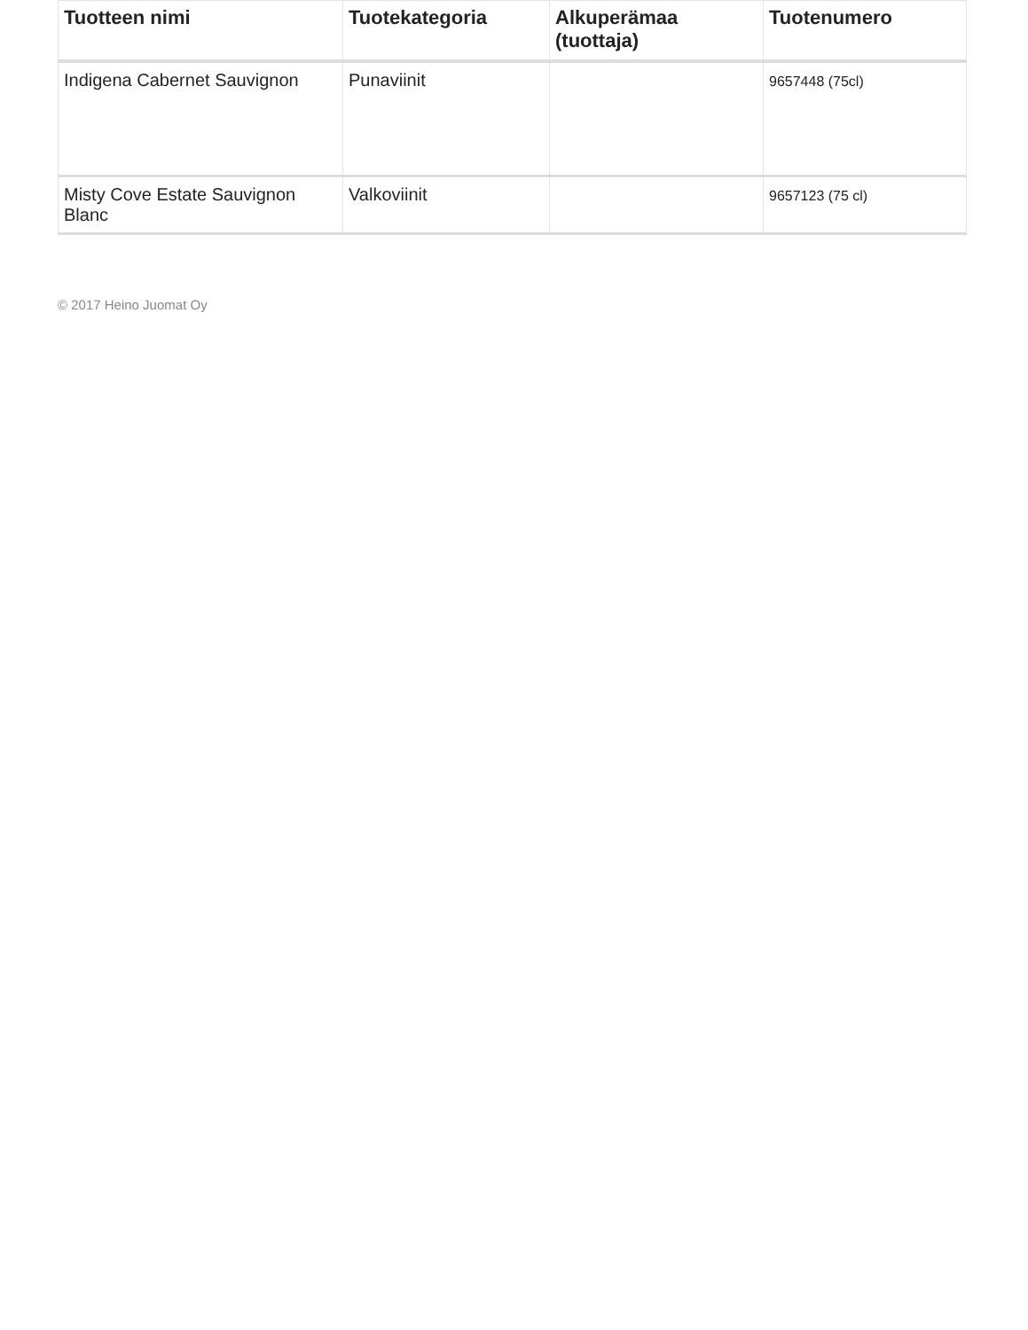| Tuotteen nimi | Tuotekategoria | Alkuperämaa (tuottaja) | Tuotenumero |
| --- | --- | --- | --- |
| Indigena Cabernet Sauvignon | Punaviinit | | 9657448 (75cl) |
| Misty Cove Estate Sauvignon Blanc | Valkoviinit | | 9657123 (75 cl) |
© 2017 Heino Juomat Oy